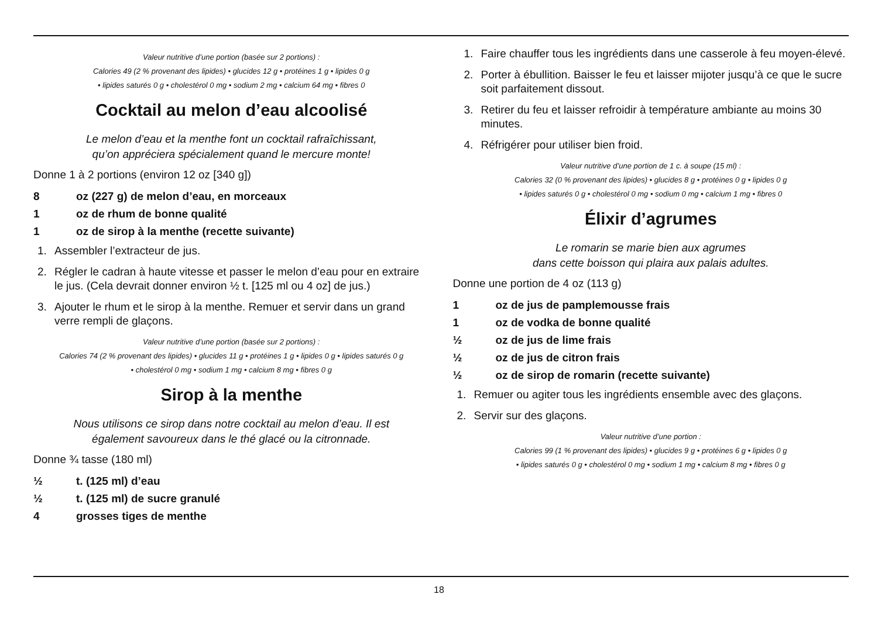Valeur nutritive d’une portion (basée sur 2 portions) :
Calories 49 (2 % provenant des lipides) • glucides 12 g • protéines 1 g • lipides 0 g
• lipides saturés 0 g • cholestérol 0 mg • sodium 2 mg • calcium 64 mg • fibres 0
Cocktail au melon d’eau alcoolisé
Le melon d’eau et la menthe font un cocktail rafraîchissant,
qu’on appréciera spécialement quand le mercure monte!
Donne 1 à 2 portions (environ 12 oz [340 g])
8 oz (227 g) de melon d’eau, en morceaux
1 oz de rhum de bonne qualité
1 oz de sirop à la menthe (recette suivante)
1. Assembler l’extracteur de jus.
2. Régler le cadran à haute vitesse et passer le melon d’eau pour en extraire le jus. (Cela devrait donner environ ½ t. [125 ml ou 4 oz] de jus.)
3. Ajouter le rhum et le sirop à la menthe. Remuer et servir dans un grand verre rempli de glaçons.
Valeur nutritive d’une portion (basée sur 2 portions) :
Calories 74 (2 % provenant des lipides) • glucides 11 g • protéines 1 g • lipides 0 g • lipides saturés 0 g
• cholestérol 0 mg • sodium 1 mg • calcium 8 mg • fibres 0 g
Sirop à la menthe
Nous utilisons ce sirop dans notre cocktail au melon d’eau. Il est
également savoureux dans le thé glacé ou la citronnade.
Donne ¾ tasse (180 ml)
½ t. (125 ml) d’eau
½ t. (125 ml) de sucre granulé
4 grosses tiges de menthe
1. Faire chauffer tous les ingrédients dans une casserole à feu moyen-élevé.
2. Porter à ébullition. Baisser le feu et laisser mijoter jusqu’à ce que le sucre soit parfaitement dissout.
3. Retirer du feu et laisser refroidir à température ambiante au moins 30 minutes.
4. Réfrigérer pour utiliser bien froid.
Valeur nutritive d’une portion de 1 c. à soupe (15 ml) :
Calories 32 (0 % provenant des lipides) • glucides 8 g • protéines 0 g • lipides 0 g
• lipides saturés 0 g • cholestérol 0 mg • sodium 0 mg • calcium 1 mg • fibres 0
Élixir d’agrumes
Le romarin se marie bien aux agrumes
dans cette boisson qui plaira aux palais adultes.
Donne une portion de 4 oz (113 g)
1 oz de jus de pamplemousse frais
1 oz de vodka de bonne qualité
½ oz de jus de lime frais
½ oz de jus de citron frais
½ oz de sirop de romarin (recette suivante)
1. Remuer ou agiter tous les ingrédients ensemble avec des glaçons.
2. Servir sur des glaçons.
Valeur nutritive d’une portion :
Calories 99 (1 % provenant des lipides) • glucides 9 g • protéines 6 g • lipides 0 g
• lipides saturés 0 g • cholestérol 0 mg • sodium 1 mg • calcium 8 mg • fibres 0 g
18